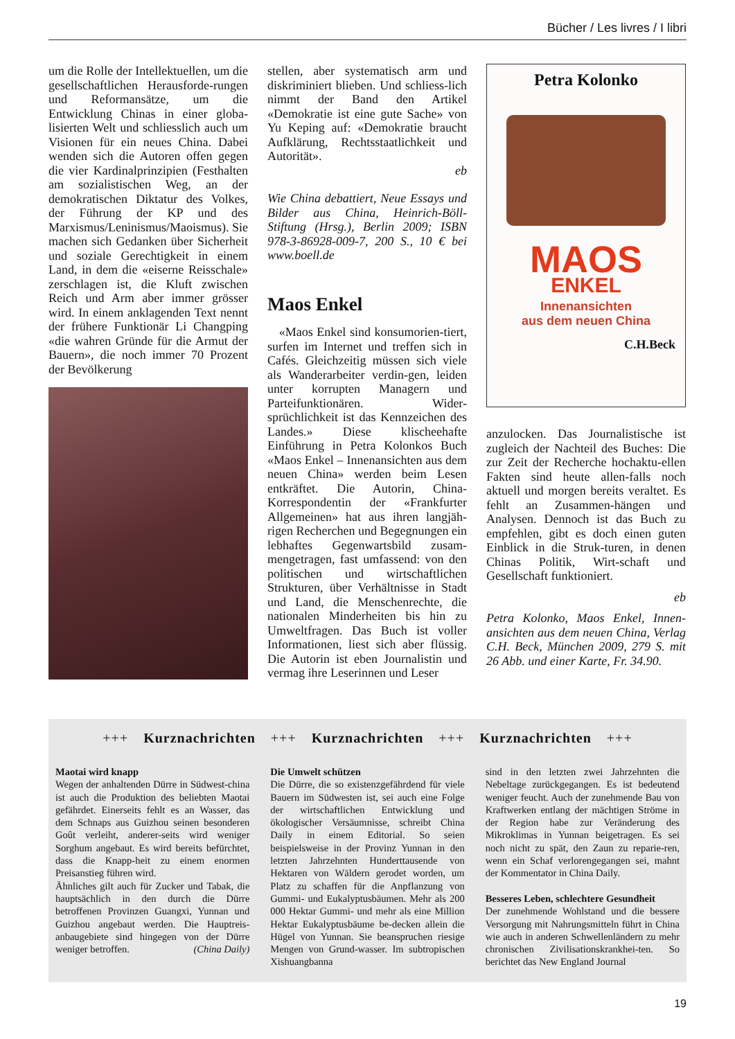Bücher / Les livres / I libri
um die Rolle der Intellektuellen, um die gesellschaftlichen Herausforde-rungen und Reformansätze, um die Entwicklung Chinas in einer globa-lisierten Welt und schliesslich auch um Visionen für ein neues China. Dabei wenden sich die Autoren offen gegen die vier Kardinalprinzipien (Festhalten am sozialistischen Weg, an der demokratischen Diktatur des Volkes, der Führung der KP und des Marxismus/Leninismus/Maoismus). Sie machen sich Gedanken über Sicherheit und soziale Gerechtigkeit in einem Land, in dem die «eiserne Reisschale» zerschlagen ist, die Kluft zwischen Reich und Arm aber immer grösser wird. In einem anklagenden Text nennt der frühere Funktionär Li Changping «die wahren Gründe für die Armut der Bauern», die noch immer 70 Prozent der Bevölkerung
stellen, aber systematisch arm und diskriminiert blieben. Und schliess-lich nimmt der Band den Artikel «Demokratie ist eine gute Sache» von Yu Keping auf: «Demokratie braucht Aufklärung, Rechtsstaatlichkeit und Autorität».
eb
Wie China debattiert, Neue Essays und Bilder aus China, Heinrich-Böll-Stiftung (Hrsg.), Berlin 2009; ISBN 978-3-86928-009-7, 200 S., 10 € bei www.boell.de
Maos Enkel
«Maos Enkel sind konsumorien-tiert, surfen im Internet und treffen sich in Cafés. Gleichzeitig müssen sich viele als Wanderarbeiter verdin-gen, leiden unter korrupten Managern und Parteifunktionären. Wider-sprüchlichkeit ist das Kennzeichen des Landes.» Diese klischeehafte Einführung in Petra Kolonkos Buch «Maos Enkel – Innenansichten aus dem neuen China» werden beim Lesen entkräftet. Die Autorin, China-Korrespondentin der «Frankfurter Allgemeinen» hat aus ihren langjäh-rigen Recherchen und Begegnungen ein lebhaftes Gegenwartsbild zusam-mengetragen, fast umfassend: von den politischen und wirtschaftlichen Strukturen, über Verhältnisse in Stadt und Land, die Menschenrechte, die nationalen Minderheiten bis hin zu Umweltfragen. Das Buch ist voller Informationen, liest sich aber flüssig. Die Autorin ist eben Journalistin und vermag ihre Leserinnen und Leser
Petra Kolonko
MAOS
ENKEL
Innenansichten
aus dem neuen China
C.H.Beck
anzulocken. Das Journalistische ist zugleich der Nachteil des Buches: Die zur Zeit der Recherche hochaktu-ellen Fakten sind heute allen-falls noch aktuell und morgen bereits veraltet. Es fehlt an Zusammen-hängen und Analysen. Dennoch ist das Buch zu empfehlen, gibt es doch einen guten Einblick in die Struk-turen, in denen Chinas Politik, Wirt-schaft und Gesellschaft funktioniert.
eb
Petra Kolonko, Maos Enkel, Innen-ansichten aus dem neuen China, Verlag C.H. Beck, München 2009, 279 S. mit 26 Abb. und einer Karte, Fr. 34.90.
+++ Kurznachrichten +++ Kurznachrichten +++ Kurznachrichten +++
Maotai wird knapp
Wegen der anhaltenden Dürre in Südwest-china ist auch die Produktion des beliebten Maotai gefährdet. Einerseits fehlt es an Wasser, das dem Schnaps aus Guizhou seinen besonderen Goût verleiht, anderer-seits wird weniger Sorghum angebaut. Es wird bereits befürchtet, dass die Knapp-heit zu einem enormen Preisanstieg führen wird.
Ähnliches gilt auch für Zucker und Tabak, die hauptsächlich in den durch die Dürre betroffenen Provinzen Guangxi, Yunnan und Guizhou angebaut werden. Die Hauptreis-anbaugebiete sind hingegen von der Dürre weniger betroffen. (China Daily)
Die Umwelt schützen
Die Dürre, die so existenzgefährdend für viele Bauern im Südwesten ist, sei auch eine Folge der wirtschaftlichen Entwicklung und ökologischer Versäumnisse, schreibt China Daily in einem Editorial. So seien beispielsweise in der Provinz Yunnan in den letzten Jahrzehnten Hunderttausende von Hektaren von Wäldern gerodet worden, um Platz zu schaffen für die Anpflanzung von Gummi- und Eukalyptusbäumen. Mehr als 200 000 Hektar Gummi- und mehr als eine Million Hektar Eukalyptusbäume be-decken allein die Hügel von Yunnan. Sie beanspruchen riesige Mengen von Grund-wasser. Im subtropischen Xishuangbanna
sind in den letzten zwei Jahrzehnten die Nebeltage zurückgegangen. Es ist bedeutend weniger feucht. Auch der zunehmende Bau von Kraftwerken entlang der mächtigen Ströme in der Region habe zur Veränderung des Mikroklimas in Yunnan beigetragen. Es sei noch nicht zu spät, den Zaun zu reparie-ren, wenn ein Schaf verlorengegangen sei, mahnt der Kommentator in China Daily.
Besseres Leben, schlechtere Gesundheit
Der zunehmende Wohlstand und die bessere Versorgung mit Nahrungsmitteln führt in China wie auch in anderen Schwellenländern zu mehr chronischen Zivilisationskrankhei-ten. So berichtet das New England Journal
19